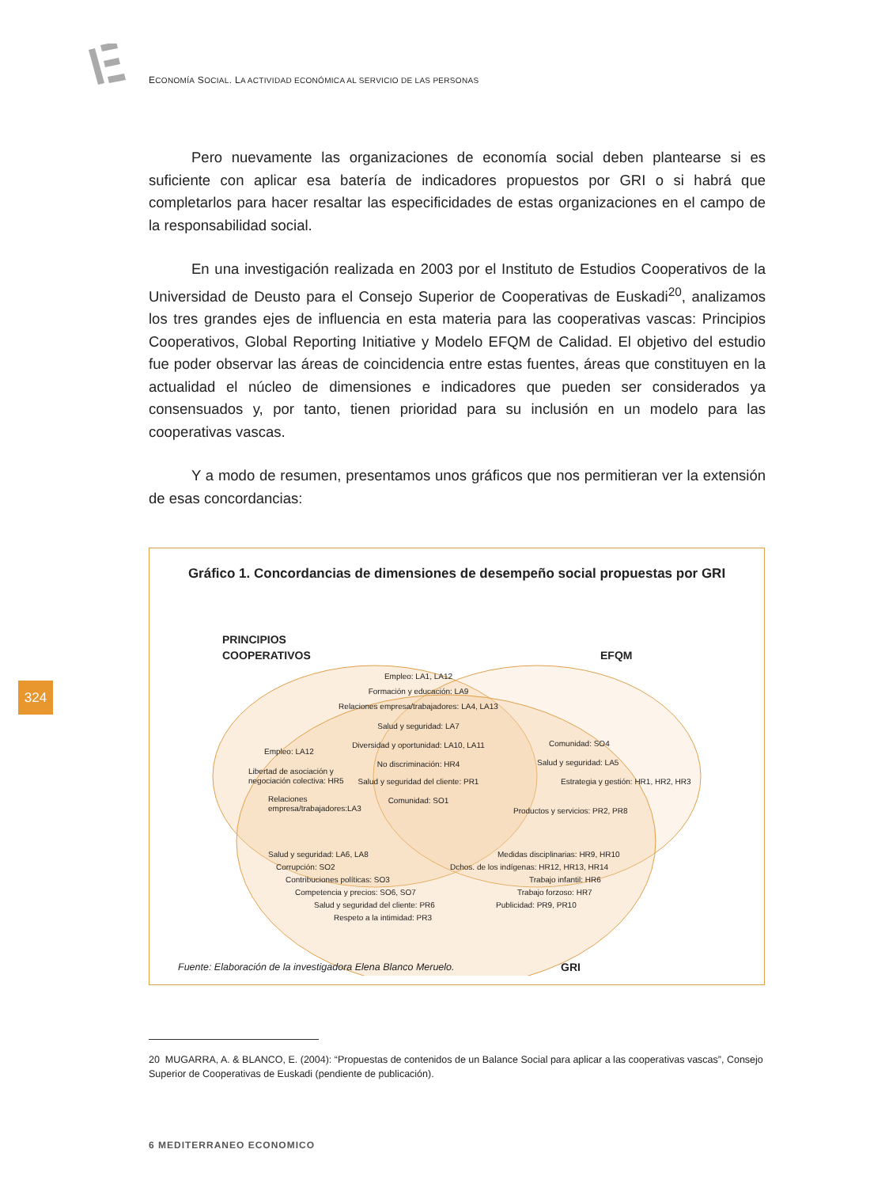ECONOMÍA SOCIAL. LA ACTIVIDAD ECONÓMICA AL SERVICIO DE LAS PERSONAS
Pero nuevamente las organizaciones de economía social deben plantearse si es suficiente con aplicar esa batería de indicadores propuestos por GRI o si habrá que completarlos para hacer resaltar las especificidades de estas organizaciones en el campo de la responsabilidad social.
En una investigación realizada en 2003 por el Instituto de Estudios Cooperativos de la Universidad de Deusto para el Consejo Superior de Cooperativas de Euskadi<sup>20</sup>, analizamos los tres grandes ejes de influencia en esta materia para las cooperativas vascas: Principios Cooperativos, Global Reporting Initiative y Modelo EFQM de Calidad. El objetivo del estudio fue poder observar las áreas de coincidencia entre estas fuentes, áreas que constituyen en la actualidad el núcleo de dimensiones e indicadores que pueden ser considerados ya consensuados y, por tanto, tienen prioridad para su inclusión en un modelo para las cooperativas vascas.
Y a modo de resumen, presentamos unos gráficos que nos permitieran ver la extensión de esas concordancias:
324
Gráfico 1. Concordancias de dimensiones de desempeño social propuestas por GRI
PRINCIPIOS
COOPERATIVOS
EFQM
GRI
Empleo: LA1, LA12
Formación y educación: LA9
Relaciones empresa/trabajadores: LA4, LA13
Salud y seguridad: LA7
Diversidad y oportunidad: LA10, LA11
No discriminación: HR4
Salud y seguridad del cliente: PR1
Comunidad: SO1
Empleo: LA12
Libertad de asociación y
negociación colectiva: HR5
Relaciones
empresa/trabajadores:LA3
Comunidad: SO4
Salud y seguridad: LA5
Estrategia y gestión: HR1, HR2, HR3
Productos y servicios: PR2, PR8
Salud y seguridad: LA6, LA8
Corrupción: SO2
Contribuciones políticas: SO3
Competencia y precios: SO6, SO7
Salud y seguridad del cliente: PR6
Respeto a la intimidad: PR3
Medidas disciplinarias: HR9, HR10
Dchos. de los indígenas: HR12, HR13, HR14
Trabajo infantil: HR6
Trabajo forzoso: HR7
Publicidad: PR9, PR10
Fuente: Elaboración de la investigadora Elena Blanco Meruelo.
20 MUGARRA, A. & BLANCO, E. (2004): “Propuestas de contenidos de un Balance Social para aplicar a las cooperativas vascas”, Consejo Superior de Cooperativas de Euskadi (pendiente de publicación).
6 MEDITERRANEO ECONOMICO